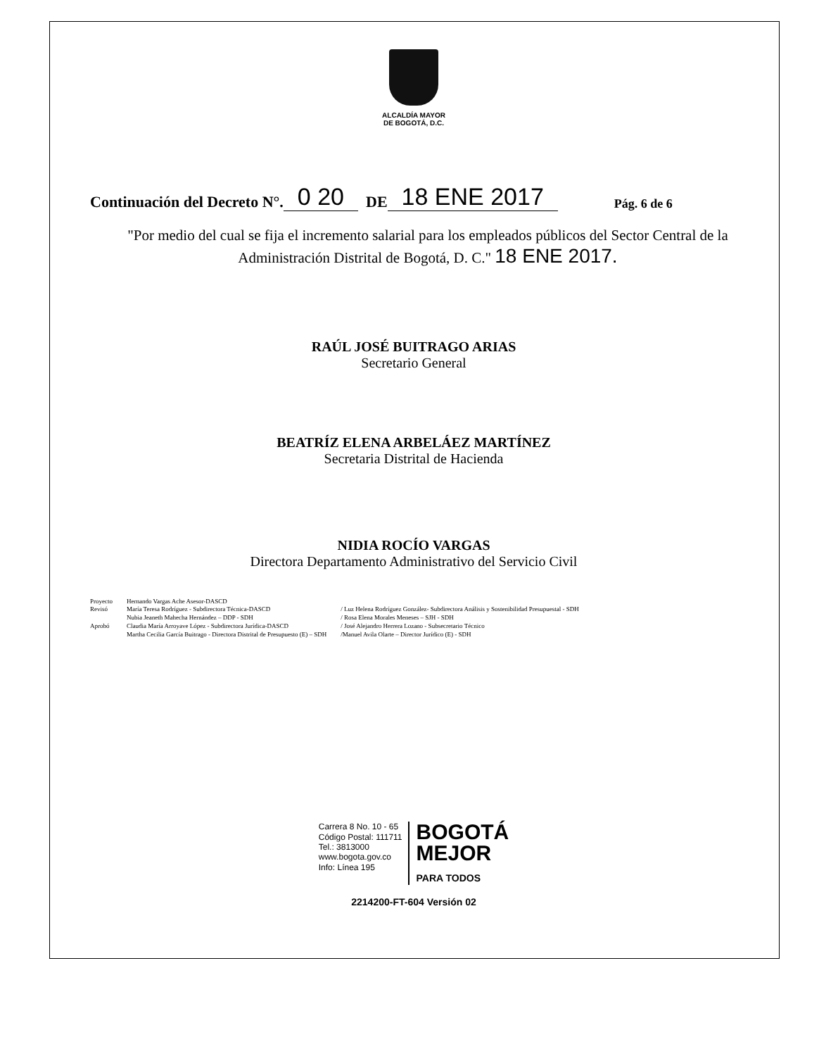ALCALDÍA MAYOR
DE BOGOTÁ, D.C.
Continuación del Decreto N°. 0 20 DE 18 ENE 2017 Pág. 6 de 6
"Por medio del cual se fija el incremento salarial para los empleados públicos del Sector Central de la Administración Distrital de Bogotá, D. C." 18 ENE 2017.
RAÚL JOSÉ BUITRAGO ARIAS
Secretario General
BEATRÍZ ELENA ARBELÁEZ MARTÍNEZ
Secretaria Distrital de Hacienda
NIDIA ROCÍO VARGAS
Directora Departamento Administrativo del Servicio Civil
Proyecto
Revisó
Aprobó
Hernando Vargas Ache Asesor-DASCD
María Teresa Rodríguez - Subdirectora Técnica-DASCD
Nubia Jeaneth Mahecha Hernández – DDP - SDH
Claudia María Arroyave López - Subdirectora Jurídica-DASCD
Martha Cecilia García Buitrago - Directora Distrital de Presupuesto (E) – SDH
/ Luz Helena Rodríguez González- Subdirectora Análisis y Sostenibilidad Presupuestal - SDH
/ Rosa Elena Morales Meneses – SJH - SDH
/ José Alejandro Herrera Lozano - Subsecretario Técnico
/Manuel Avila Olarte – Director Jurídico (E) - SDH
Carrera 8 No. 10 - 65
Código Postal: 111711
Tel.: 3813000
www.bogota.gov.co
Info: Línea 195
BOGOTÁ
MEJOR
PARA TODOS
2214200-FT-604 Versión 02